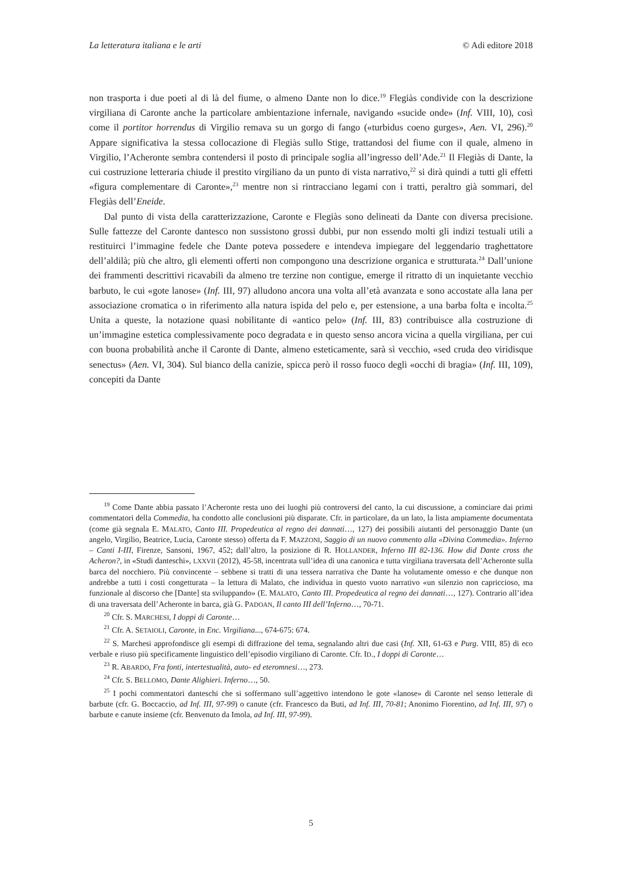La letteratura italiana e le arti © Adi editore 2018
non trasporta i due poeti al di là del fiume, o almeno Dante non lo dice.<sup>19</sup> Flegiàs condivide con la descrizione virgiliana di Caronte anche la particolare ambientazione infernale, navigando «sucide onde» (Inf. VIII, 10), così come il portitor horrendus di Virgilio remava su un gorgo di fango («turbidus coeno gurges», Aen. VI, 296).<sup>20</sup> Appare significativa la stessa collocazione di Flegiàs sullo Stige, trattandosi del fiume con il quale, almeno in Virgilio, l’Acheronte sembra contendersi il posto di principale soglia all’ingresso dell’Ade.<sup>21</sup> Il Flegiàs di Dante, la cui costruzione letteraria chiude il prestito virgiliano da un punto di vista narrativo,<sup>22</sup> si dirà quindi a tutti gli effetti «figura complementare di Caronte»,<sup>23</sup> mentre non si rintracciano legami con i tratti, peraltro già sommari, del Flegiàs dell’Eneide.
Dal punto di vista della caratterizzazione, Caronte e Flegiàs sono delineati da Dante con diversa precisione. Sulle fattezze del Caronte dantesco non sussistono grossi dubbi, pur non essendo molti gli indizi testuali utili a restituirci l’immagine fedele che Dante poteva possedere e intendeva impiegare del leggendario traghettatore dell’aldilà; più che altro, gli elementi offerti non compongono una descrizione organica e strutturata.<sup>24</sup> Dall’unione dei frammenti descrittivi ricavabili da almeno tre terzine non contigue, emerge il ritratto di un inquietante vecchio barbuto, le cui «gote lanose» (Inf. III, 97) alludono ancora una volta all’età avanzata e sono accostate alla lana per associazione cromatica o in riferimento alla natura ispida del pelo e, per estensione, a una barba folta e incolta.<sup>25</sup> Unita a queste, la notazione quasi nobilitante di «antico pelo» (Inf. III, 83) contribuisce alla costruzione di un’immagine estetica complessivamente poco degradata e in questo senso ancora vicina a quella virgiliana, per cui con buona probabilità anche il Caronte di Dante, almeno esteticamente, sarà sì vecchio, «sed cruda deo viridisque senectus» (Aen. VI, 304). Sul bianco della canizie, spicca però il rosso fuoco degli «occhi di bragia» (Inf. III, 109), concepiti da Dante
<sup>19</sup> Come Dante abbia passato l’Acheronte resta uno dei luoghi più controversi del canto, la cui discussione, a cominciare dai primi commentatori della Commedia, ha condotto alle conclusioni più disparate. Cfr. in particolare, da un lato, la lista ampiamente documentata (come già segnala E. MALATO, Canto III. Propedeutica al regno dei dannati…, 127) dei possibili aiutanti del personaggio Dante (un angelo, Virgilio, Beatrice, Lucia, Caronte stesso) offerta da F. MAZZONI, Saggio di un nuovo commento alla «Divina Commedia». Inferno – Canti I-III, Firenze, Sansoni, 1967, 452; dall’altro, la posizione di R. HOLLANDER, Inferno III 82-136. How did Dante cross the Acheron?, in «Studi danteschi», LXXVII (2012), 45-58, incentrata sull’idea di una canonica e tutta virgiliana traversata dell’Acheronte sulla barca del nocchiero. Più convincente – sebbene si tratti di una tessera narrativa che Dante ha volutamente omesso e che dunque non andrebbe a tutti i costi congetturata – la lettura di Malato, che individua in questo vuoto narrativo «un silenzio non capriccioso, ma funzionale al discorso che [Dante] sta sviluppando» (E. MALATO, Canto III. Propedeutica al regno dei dannati…, 127). Contrario all’idea di una traversata dell’Acheronte in barca, già G. PADOAN, Il canto III dell’Inferno…, 70-71.
<sup>20</sup> Cfr. S. MARCHESI, I doppi di Caronte…
<sup>21</sup> Cfr. A. SETAIOLI, Caronte, in Enc. Virgiliana..., 674-675: 674.
<sup>22</sup> S. Marchesi approfondisce gli esempi di diffrazione del tema, segnalando altri due casi (Inf. XII, 61-63 e Purg. VIII, 85) di eco verbale e riuso più specificamente linguistico dell’episodio virgiliano di Caronte. Cfr. ID., I doppi di Caronte…
<sup>23</sup> R. ABARDO, Fra fonti, intertestualità, auto- ed eteromnesi…, 273.
<sup>24</sup> Cfr. S. BELLOMO, Dante Alighieri. Inferno…, 50.
<sup>25</sup> I pochi commentatori danteschi che si soffermano sull’aggettivo intendono le gote «lanose» di Caronte nel senso letterale di barbute (cfr. G. Boccaccio, ad Inf. III, 97-99) o canute (cfr. Francesco da Buti, ad Inf. III, 70-81; Anonimo Fiorentino, ad Inf. III, 97) o barbute e canute insieme (cfr. Benvenuto da Imola, ad Inf. III, 97-99).
5